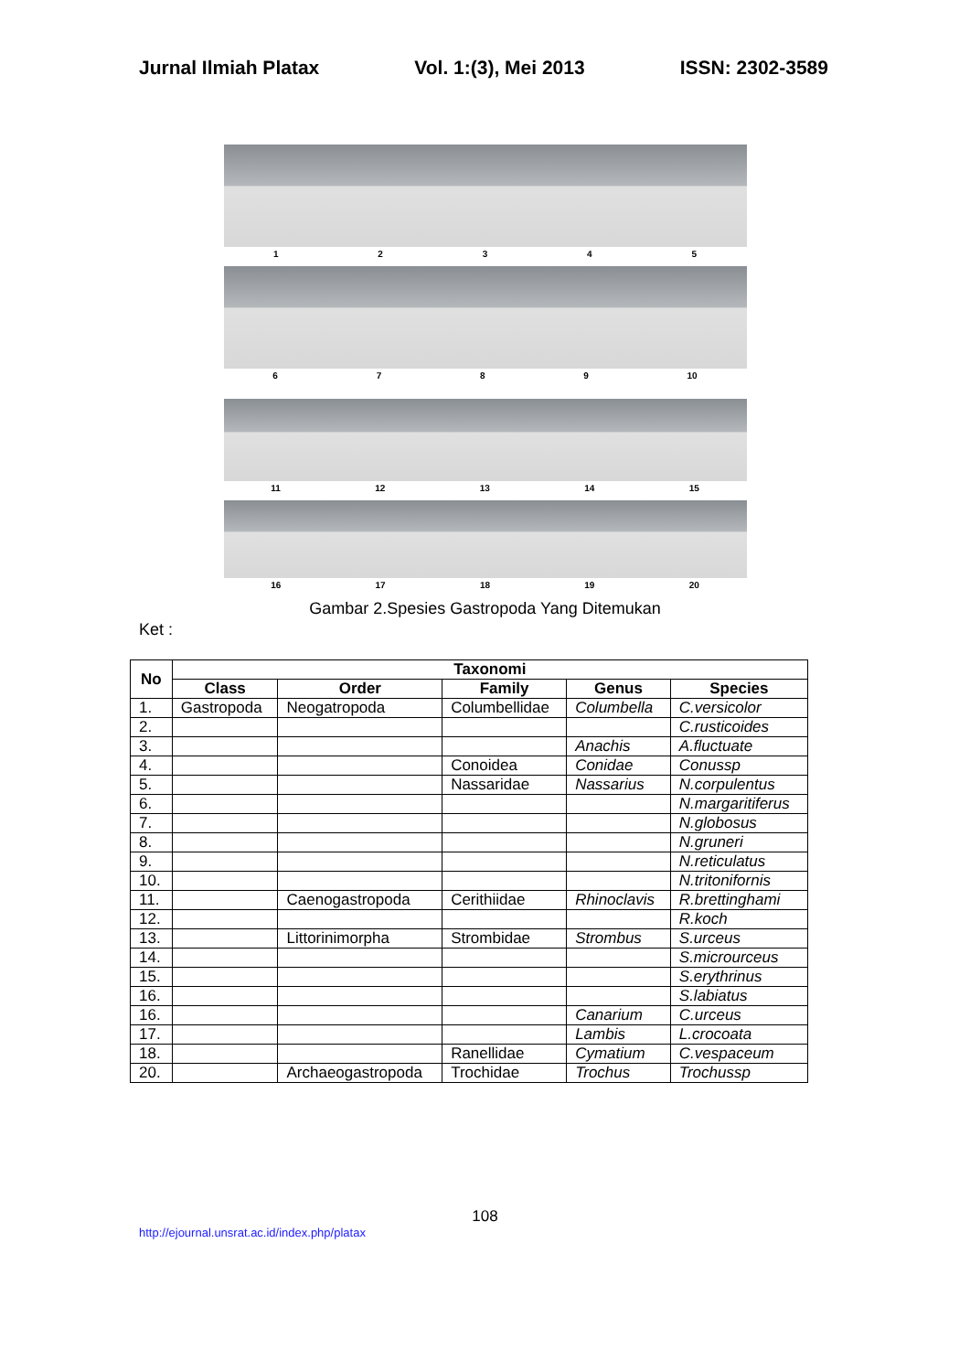Jurnal Ilmiah Platax Vol. 1:(3), Mei 2013 ISSN: 2302-3589
12345
6789 10
11 12 13 14 15
16 17 18 19 20
Gambar 2.Spesies Gastropoda Yang Ditemukan
Ket :
| No | Taxonomi | | | | |
| --- | --- | --- | --- | --- | --- |
| | Class | Order | Family | Genus | Species |
| 1. | Gastropoda | Neogatropoda | Columbellidae | Columbella | C.versicolor |
| 2. | | | | | C.rusticoides |
| 3. | | | | Anachis | A.fluctuate |
| 4. | | | Conoidea | Conidae | Conussp |
| 5. | | | Nassaridae | Nassarius | N.corpulentus |
| 6. | | | | | N.margaritiferus |
| 7. | | | | | N.globosus |
| 8. | | | | | N.gruneri |
| 9. | | | | | N.reticulatus |
| 10. | | | | | N.tritonifornis |
| 11. | | Caenogastropoda | Cerithiidae | Rhinoclavis | R.brettinghami |
| 12. | | | | | R.koch |
| 13. | | Littorinimorpha | Strombidae | Strombus | S.urceus |
| 14. | | | | | S.microurceus |
| 15. | | | | | S.erythrinus |
| 16. | | | | | S.labiatus |
| 16. | | | | Canarium | C.urceus |
| 17. | | | | Lambis | L.crocoata |
| 18. | | | Ranellidae | Cymatium | C.vespaceum |
| 20. | | Archaeogastropoda | Trochidae | Trochus | Trochussp |
108
http://ejournal.unsrat.ac.id/index.php/platax